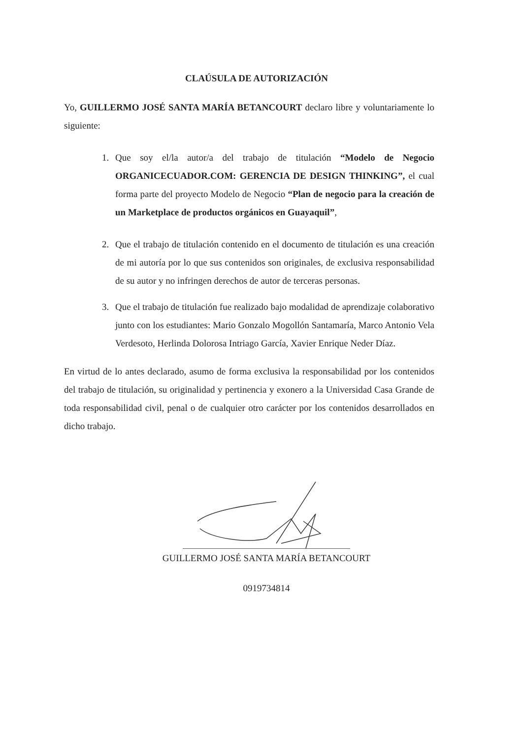CLAÚSULA DE AUTORIZACIÓN
Yo, GUILLERMO JOSÉ SANTA MARÍA BETANCOURT declaro libre y voluntariamente lo siguiente:
1. Que soy el/la autor/a del trabajo de titulación “Modelo de Negocio ORGANICECUADOR.COM: GERENCIA DE DESIGN THINKING”, el cual forma parte del proyecto Modelo de Negocio “Plan de negocio para la creación de un Marketplace de productos orgánicos en Guayaquil”,
2. Que el trabajo de titulación contenido en el documento de titulación es una creación de mi autoría por lo que sus contenidos son originales, de exclusiva responsabilidad de su autor y no infringen derechos de autor de terceras personas.
3. Que el trabajo de titulación fue realizado bajo modalidad de aprendizaje colaborativo junto con los estudiantes: Mario Gonzalo Mogollón Santamaría, Marco Antonio Vela Verdesoto, Herlinda Dolorosa Intriago García, Xavier Enrique Neder Díaz.
En virtud de lo antes declarado, asumo de forma exclusiva la responsabilidad por los contenidos del trabajo de titulación, su originalidad y pertinencia y exonero a la Universidad Casa Grande de toda responsabilidad civil, penal o de cualquier otro carácter por los contenidos desarrollados en dicho trabajo.
GUILLERMO JOSÉ SANTA MARÍA BETANCOURT
0919734814